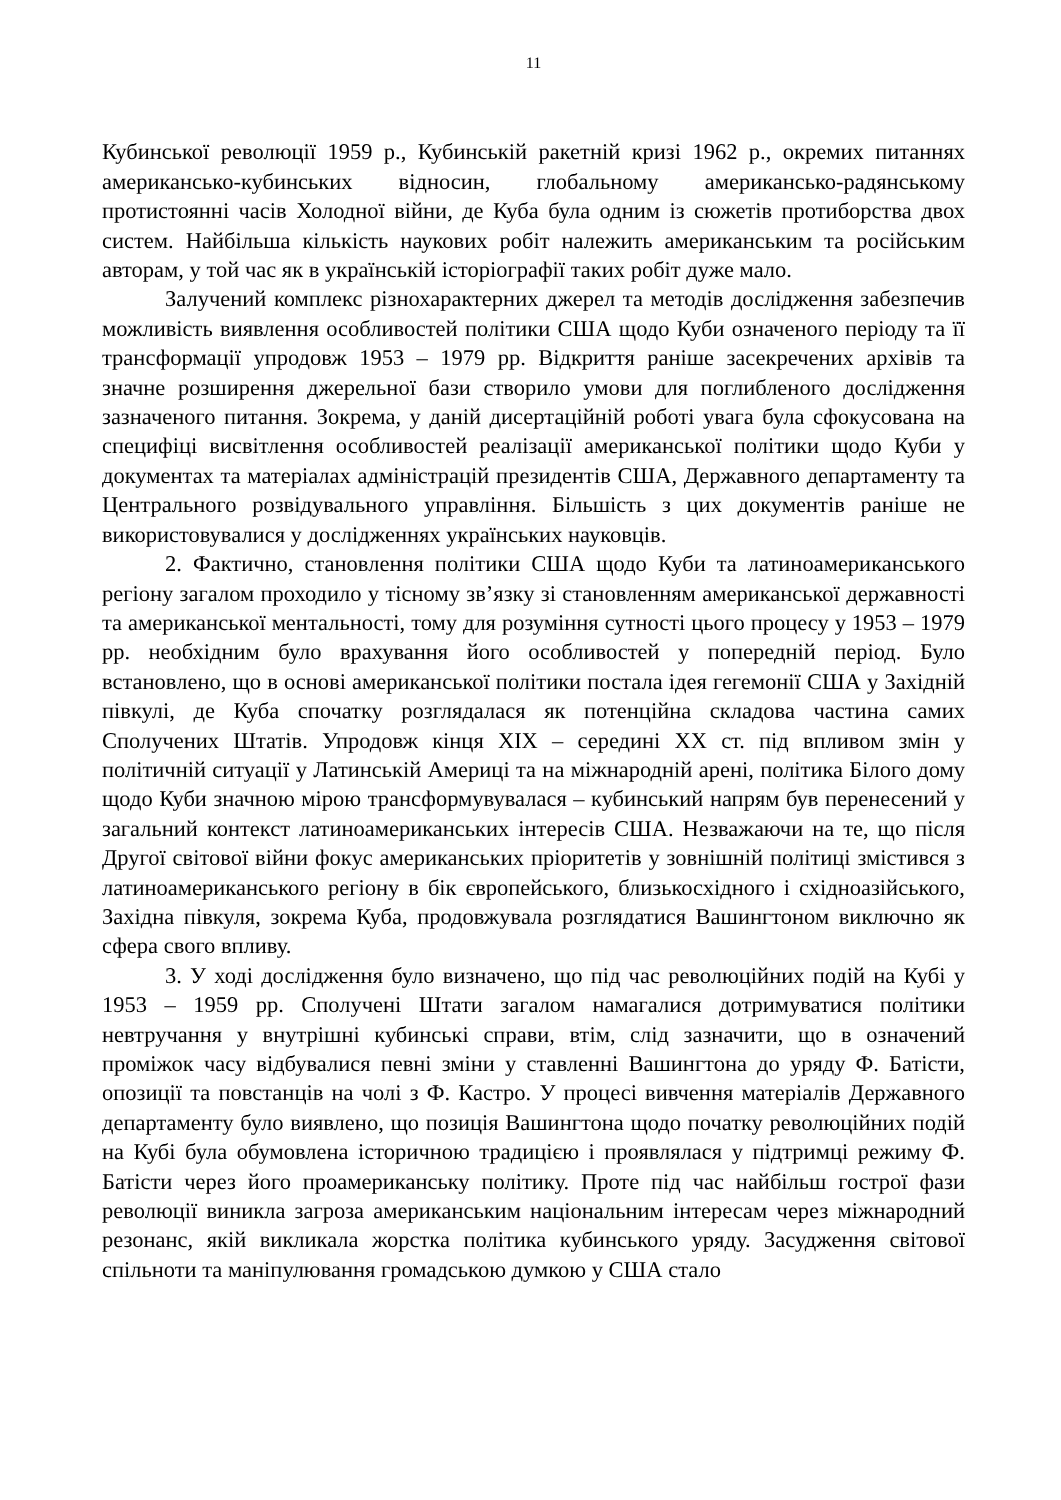11
Кубинської революції 1959 р., Кубинській ракетній кризі 1962 р., окремих питаннях американсько-кубинських відносин, глобальному американсько-радянському протистоянні часів Холодної війни, де Куба була одним із сюжетів протиборства двох систем. Найбільша кількість наукових робіт належить американським та російським авторам, у той час як в українській історіографії таких робіт дуже мало.
Залучений комплекс різнохарактерних джерел та методів дослідження забезпечив можливість виявлення особливостей політики США щодо Куби означеного періоду та її трансформації упродовж 1953 – 1979 рр. Відкриття раніше засекречених архівів та значне розширення джерельної бази створило умови для поглибленого дослідження зазначеного питання. Зокрема, у даній дисертаційній роботі увага була сфокусована на специфіці висвітлення особливостей реалізації американської політики щодо Куби у документах та матеріалах адміністрацій президентів США, Державного департаменту та Центрального розвідувального управління. Більшість з цих документів раніше не використовувалися у дослідженнях українських науковців.
2. Фактично, становлення політики США щодо Куби та латиноамериканського регіону загалом проходило у тісному зв’язку зі становленням американської державності та американської ментальності, тому для розуміння сутності цього процесу у 1953 – 1979 рр. необхідним було врахування його особливостей у попередній період. Було встановлено, що в основі американської політики постала ідея гегемонії США у Західній півкулі, де Куба спочатку розглядалася як потенційна складова частина самих Сполучених Штатів. Упродовж кінця XIX – середині XX ст. під впливом змін у політичній ситуації у Латинській Америці та на міжнародній арені, політика Білого дому щодо Куби значною мірою трансформувувалася – кубинський напрям був перенесений у загальний контекст латиноамериканських інтересів США. Незважаючи на те, що після Другої світової війни фокус американських пріоритетів у зовнішній політиці змістився з латиноамериканського регіону в бік європейського, близькосхідного і східноазійського, Західна півкуля, зокрема Куба, продовжувала розглядатися Вашингтоном виключно як сфера свого впливу.
3. У ході дослідження було визначено, що під час революційних подій на Кубі у 1953 – 1959 рр. Сполучені Штати загалом намагалися дотримуватися політики невтручання у внутрішні кубинські справи, втім, слід зазначити, що в означений проміжок часу відбувалися певні зміни у ставленні Вашингтона до уряду Ф. Батісти, опозиції та повстанців на чолі з Ф. Кастро. У процесі вивчення матеріалів Державного департаменту було виявлено, що позиція Вашингтона щодо початку революційних подій на Кубі була обумовлена історичною традицією і проявлялася у підтримці режиму Ф. Батісти через його проамериканську політику. Проте під час найбільш гострої фази революції виникла загроза американським національним інтересам через міжнародний резонанс, якій викликала жорстка політика кубинського уряду. Засудження світової спільноти та маніпулювання громадською думкою у США стало